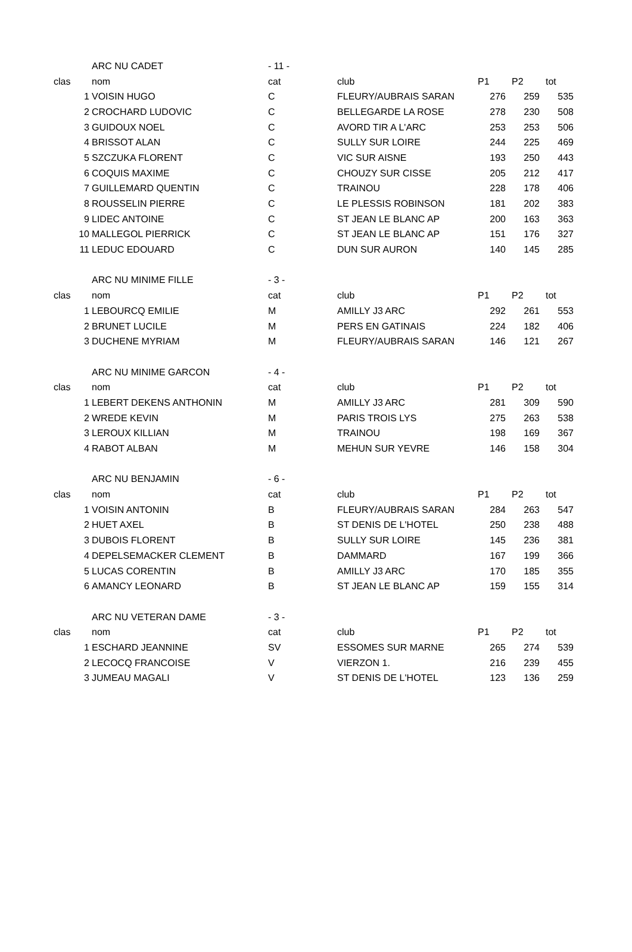| | ARC NU CADET | - 11 - | | | | |
| clas | nom | cat | club | P1 | P2 | tot |
| 1 | VOISIN HUGO | C | FLEURY/AUBRAIS SARAN | 276 | 259 | 535 |
| 2 | CROCHARD LUDOVIC | C | BELLEGARDE LA ROSE | 278 | 230 | 508 |
| 3 | GUIDOUX NOEL | C | AVORD TIR A L'ARC | 253 | 253 | 506 |
| 4 | BRISSOT ALAN | C | SULLY SUR LOIRE | 244 | 225 | 469 |
| 5 | SZCZUKA FLORENT | C | VIC SUR AISNE | 193 | 250 | 443 |
| 6 | COQUIS MAXIME | C | CHOUZY SUR CISSE | 205 | 212 | 417 |
| 7 | GUILLEMARD QUENTIN | C | TRAINOU | 228 | 178 | 406 |
| 8 | ROUSSELIN PIERRE | C | LE PLESSIS ROBINSON | 181 | 202 | 383 |
| 9 | LIDEC ANTOINE | C | ST JEAN LE BLANC AP | 200 | 163 | 363 |
| 10 | MALLEGOL PIERRICK | C | ST JEAN LE BLANC AP | 151 | 176 | 327 |
| 11 | LEDUC EDOUARD | C | DUN SUR AURON | 140 | 145 | 285 |
| | ARC NU MINIME FILLE | - 3 - | | | | |
| clas | nom | cat | club | P1 | P2 | tot |
| 1 | LEBOURCQ EMILIE | M | AMILLY J3 ARC | 292 | 261 | 553 |
| 2 | BRUNET LUCILE | M | PERS EN GATINAIS | 224 | 182 | 406 |
| 3 | DUCHENE MYRIAM | M | FLEURY/AUBRAIS SARAN | 146 | 121 | 267 |
| | ARC NU MINIME GARCON | - 4 - | | | | |
| clas | nom | cat | club | P1 | P2 | tot |
| 1 | LEBERT DEKENS ANTHONIN | M | AMILLY J3 ARC | 281 | 309 | 590 |
| 2 | WREDE KEVIN | M | PARIS TROIS LYS | 275 | 263 | 538 |
| 3 | LEROUX KILLIAN | M | TRAINOU | 198 | 169 | 367 |
| 4 | RABOT ALBAN | M | MEHUN SUR YEVRE | 146 | 158 | 304 |
| | ARC NU BENJAMIN | - 6 - | | | | |
| clas | nom | cat | club | P1 | P2 | tot |
| 1 | VOISIN ANTONIN | B | FLEURY/AUBRAIS SARAN | 284 | 263 | 547 |
| 2 | HUET AXEL | B | ST DENIS DE L'HOTEL | 250 | 238 | 488 |
| 3 | DUBOIS FLORENT | B | SULLY SUR LOIRE | 145 | 236 | 381 |
| 4 | DEPELSEMACKER CLEMENT | B | DAMMARD | 167 | 199 | 366 |
| 5 | LUCAS CORENTIN | B | AMILLY J3 ARC | 170 | 185 | 355 |
| 6 | AMANCY LEONARD | B | ST JEAN LE BLANC AP | 159 | 155 | 314 |
| | ARC NU VETERAN DAME | - 3 - | | | | |
| clas | nom | cat | club | P1 | P2 | tot |
| 1 | ESCHARD JEANNINE | SV | ESSOMES SUR MARNE | 265 | 274 | 539 |
| 2 | LECOCQ FRANCOISE | V | VIERZON 1. | 216 | 239 | 455 |
| 3 | JUMEAU MAGALI | V | ST DENIS DE L'HOTEL | 123 | 136 | 259 |